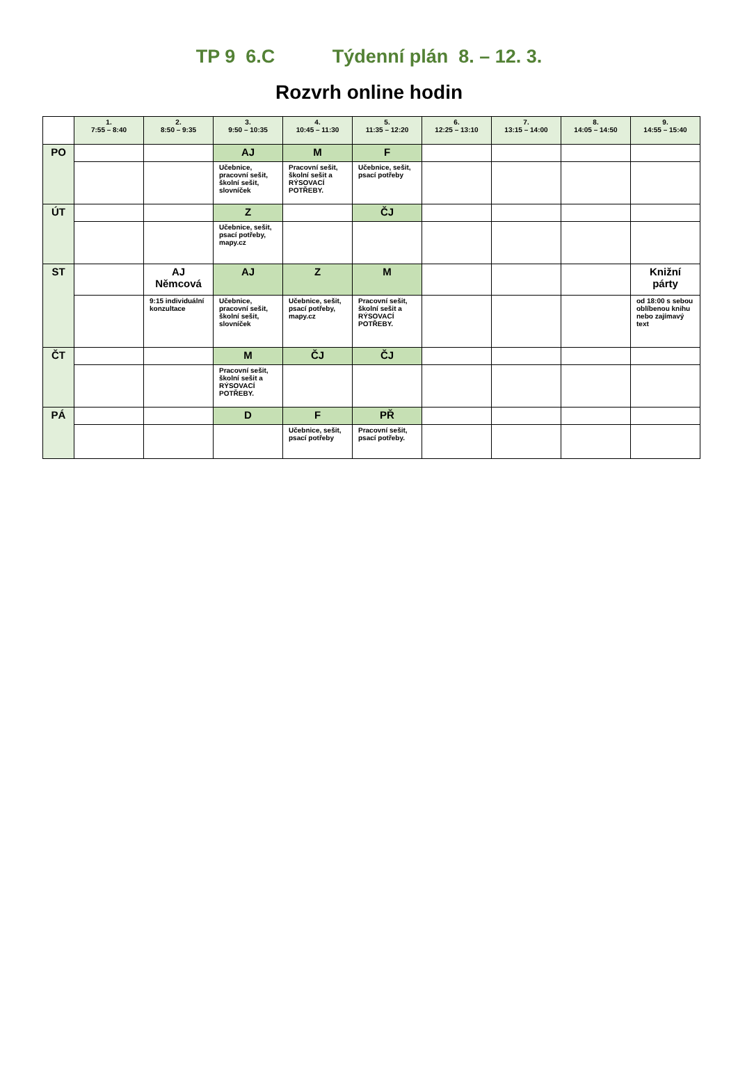TP 9 6.C Týdenní plán 8. – 12. 3.
Rozvrh online hodin
| | 1. 7:55 – 8:40 | 2. 8:50 – 9:35 | 3. 9:50 – 10:35 | 4. 10:45 – 11:30 | 5. 11:35 – 12:20 | 6. 12:25 – 13:10 | 7. 13:15 – 14:00 | 8. 14:05 – 14:50 | 9. 14:55 – 15:40 |
| PO | | | AJ | M | F | | | | |
| | | | Učebnice, pracovní sešit, školní sešit, slovníček | Pracovní sešit, školní sešit a RÝSOVACÍ POTŘEBY. | Učebnice, sešit, psací potřeby | | | | |
| ÚT | | | Z | | ČJ | | | | |
| | | | Učebnice, sešit, psací potřeby, mapy.cz | | | | | | |
| ST | | AJ Němcová | AJ | Z | M | | | | Knižní párty |
| | | 9:15 individuální konzultace | Učebnice, pracovní sešit, školní sešit, slovníček | Učebnice, sešit, psací potřeby, mapy.cz | Pracovní sešit, školní sešit a RÝSOVACÍ POTŘEBY. | | | | od 18:00 s sebou oblíbenou knihu nebo zajímavý text |
| ČT | | | M | ČJ | ČJ | | | | |
| | | | Pracovní sešit, školní sešit a RÝSOVACÍ POTŘEBY. | | | | | | |
| PÁ | | | D | F | PŘ | | | | |
| | | | | Učebnice, sešit, psací potřeby | Pracovní sešit, psací potřeby. | | | | |